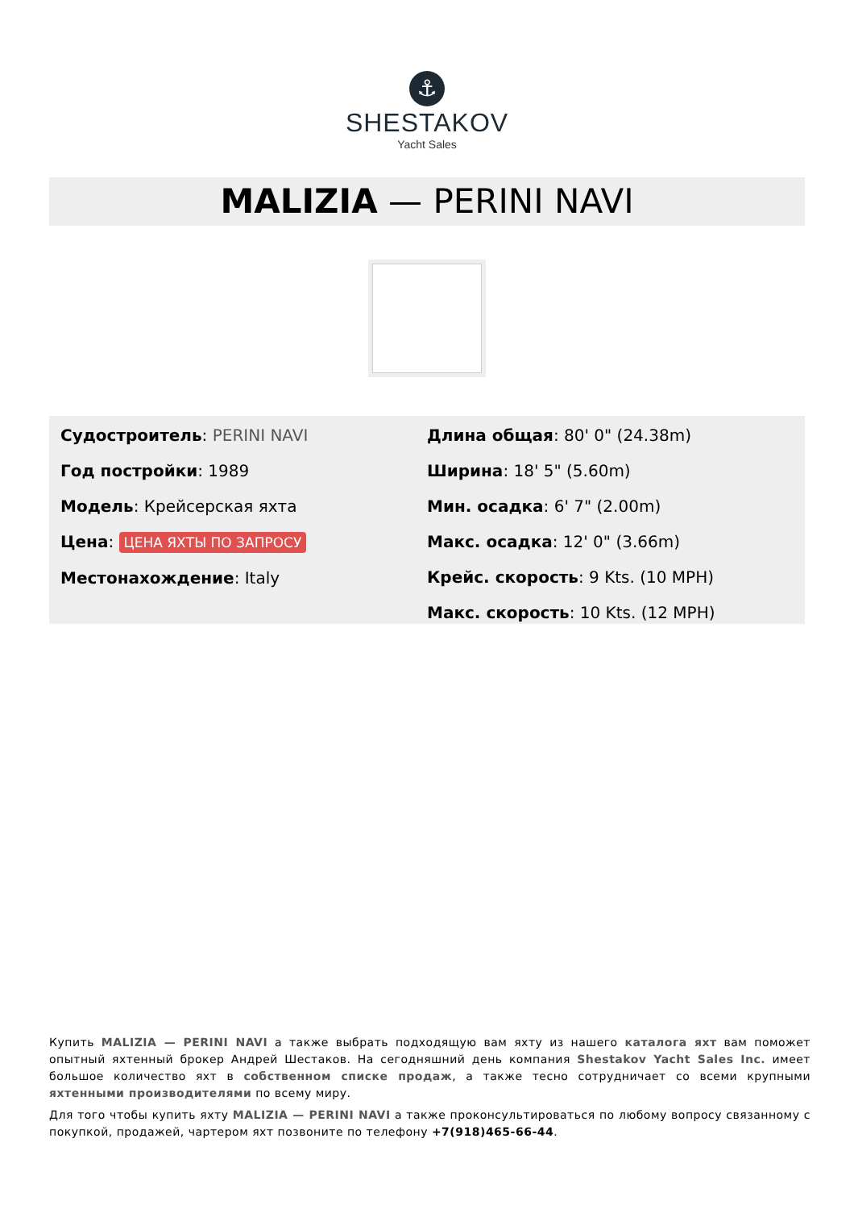⚓
SHESTAKOV
Yacht Sales
MALIZIA — PERINI NAVI
Судостроитель: PERINI NAVI
Год постройки: 1989
Модель: Крейсерская яхта
Цена: ЦЕНА ЯХТЫ ПО ЗАПРОСУ
Местонахождение: Italy
Длина общая: 80' 0" (24.38m)
Ширина: 18' 5" (5.60m)
Мин. осадка: 6' 7" (2.00m)
Макс. осадка: 12' 0" (3.66m)
Крейс. скорость: 9 Kts. (10 MPH)
Макс. скорость: 10 Kts. (12 MPH)
Купить MALIZIA — PERINI NAVI а также выбрать подходящую вам яхту из нашего каталога яхт вам поможет опытный яхтенный брокер Андрей Шестаков. На сегодняшний день компания Shestakov Yacht Sales Inc. имеет большое количество яхт в собственном списке продаж, а также тесно сотрудничает со всеми крупными яхтенными производителями по всему миру.
Для того чтобы купить яхту MALIZIA — PERINI NAVI а также проконсультироваться по любому вопросу связанному с покупкой, продажей, чартером яхт позвоните по телефону +7(918)465-66-44.